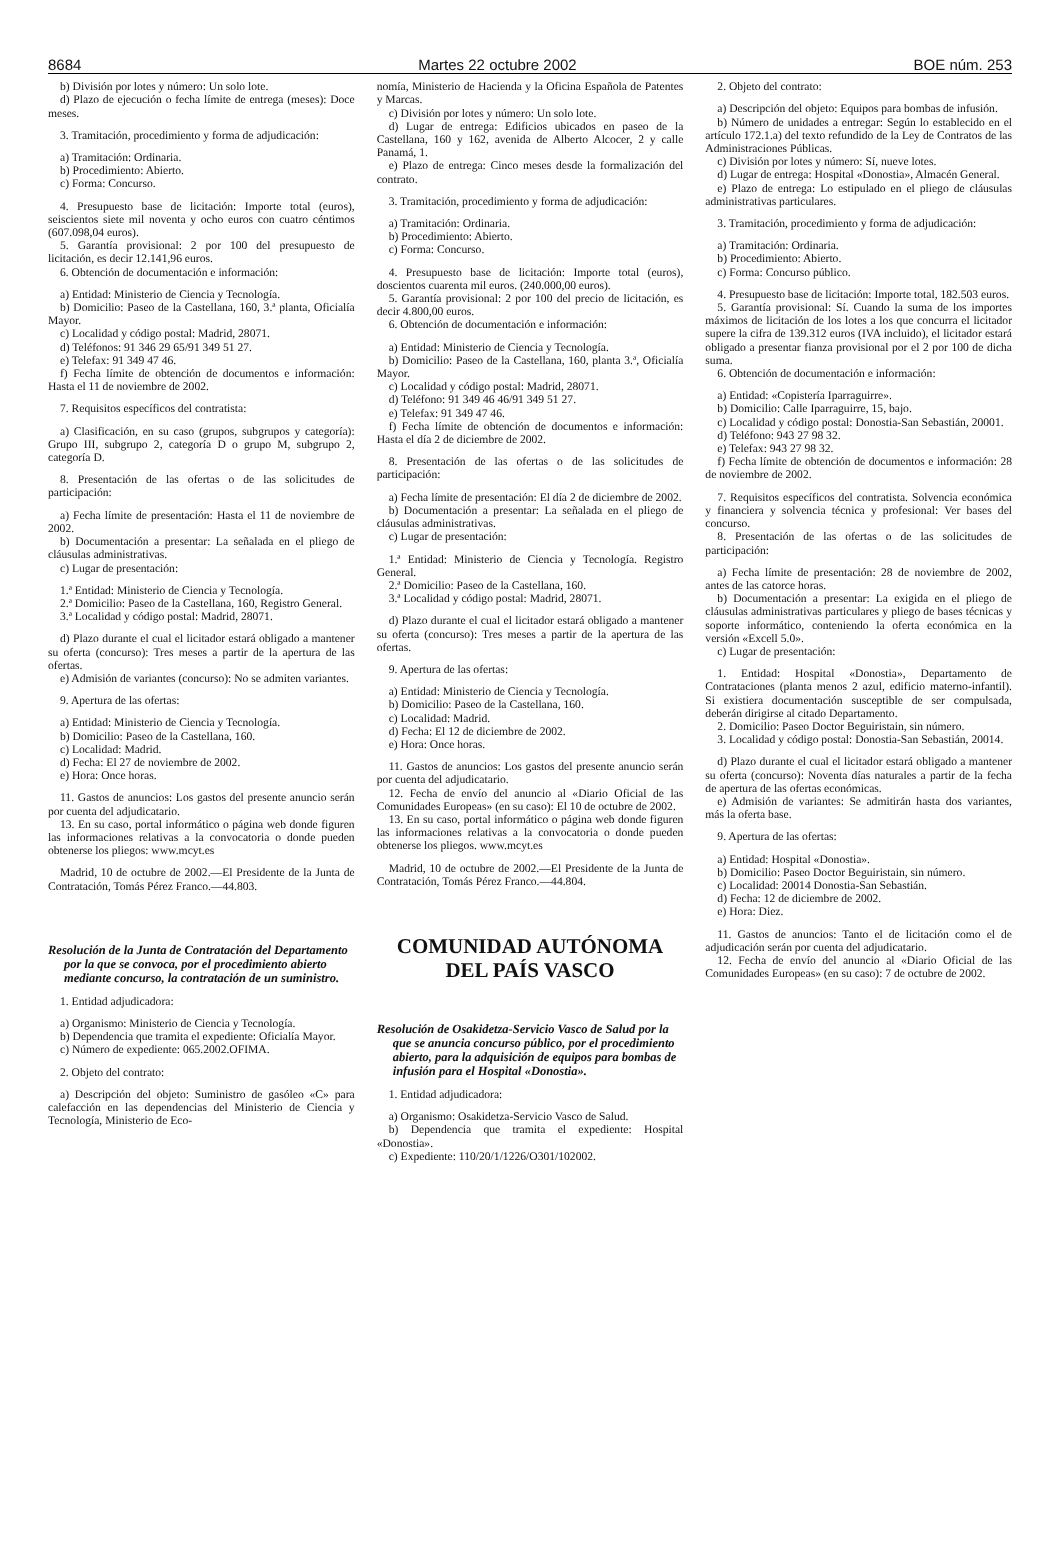8684 Martes 22 octubre 2002 BOE núm. 253
b) División por lotes y número: Un solo lote.
d) Plazo de ejecución o fecha límite de entrega (meses): Doce meses.
3. Tramitación, procedimiento y forma de adjudicación:
a) Tramitación: Ordinaria.
b) Procedimiento: Abierto.
c) Forma: Concurso.
4. Presupuesto base de licitación: Importe total (euros), seiscientos siete mil noventa y ocho euros con cuatro céntimos (607.098,04 euros).
5. Garantía provisional: 2 por 100 del presupuesto de licitación, es decir 12.141,96 euros.
6. Obtención de documentación e información:
a) Entidad: Ministerio de Ciencia y Tecnología.
b) Domicilio: Paseo de la Castellana, 160, 3.ª planta, Oficialía Mayor.
c) Localidad y código postal: Madrid, 28071.
d) Teléfonos: 91 346 29 65/91 349 51 27.
e) Telefax: 91 349 47 46.
f) Fecha límite de obtención de documentos e información: Hasta el 11 de noviembre de 2002.
7. Requisitos específicos del contratista:
a) Clasificación, en su caso (grupos, subgrupos y categoría): Grupo III, subgrupo 2, categoría D o grupo M, subgrupo 2, categoría D.
8. Presentación de las ofertas o de las solicitudes de participación:
a) Fecha límite de presentación: Hasta el 11 de noviembre de 2002.
b) Documentación a presentar: La señalada en el pliego de cláusulas administrativas.
c) Lugar de presentación:
1.ª Entidad: Ministerio de Ciencia y Tecnología.
2.ª Domicilio: Paseo de la Castellana, 160, Registro General.
3.ª Localidad y código postal: Madrid, 28071.
d) Plazo durante el cual el licitador estará obligado a mantener su oferta (concurso): Tres meses a partir de la apertura de las ofertas.
e) Admisión de variantes (concurso): No se admiten variantes.
9. Apertura de las ofertas:
a) Entidad: Ministerio de Ciencia y Tecnología.
b) Domicilio: Paseo de la Castellana, 160.
c) Localidad: Madrid.
d) Fecha: El 27 de noviembre de 2002.
e) Hora: Once horas.
11. Gastos de anuncios: Los gastos del presente anuncio serán por cuenta del adjudicatario.
13. En su caso, portal informático o página web donde figuren las informaciones relativas a la convocatoria o donde pueden obtenerse los pliegos: www.mcyt.es
Madrid, 10 de octubre de 2002.—El Presidente de la Junta de Contratación, Tomás Pérez Franco.—44.803.
Resolución de la Junta de Contratación del Departamento por la que se convoca, por el procedimiento abierto mediante concurso, la contratación de un suministro.
1. Entidad adjudicadora:
a) Organismo: Ministerio de Ciencia y Tecnología.
b) Dependencia que tramita el expediente: Oficialía Mayor.
c) Número de expediente: 065.2002.OFIMA.
2. Objeto del contrato:
a) Descripción del objeto: Suministro de gasóleo «C» para calefacción en las dependencias del Ministerio de Ciencia y Tecnología, Ministerio de Eco-
nomía, Ministerio de Hacienda y la Oficina Española de Patentes y Marcas.
c) División por lotes y número: Un solo lote.
d) Lugar de entrega: Edificios ubicados en paseo de la Castellana, 160 y 162, avenida de Alberto Alcocer, 2 y calle Panamá, 1.
e) Plazo de entrega: Cinco meses desde la formalización del contrato.
3. Tramitación, procedimiento y forma de adjudicación:
a) Tramitación: Ordinaria.
b) Procedimiento: Abierto.
c) Forma: Concurso.
4. Presupuesto base de licitación: Importe total (euros), doscientos cuarenta mil euros. (240.000,00 euros).
5. Garantía provisional: 2 por 100 del precio de licitación, es decir 4.800,00 euros.
6. Obtención de documentación e información:
a) Entidad: Ministerio de Ciencia y Tecnología.
b) Domicilio: Paseo de la Castellana, 160, planta 3.ª, Oficialía Mayor.
c) Localidad y código postal: Madrid, 28071.
d) Teléfono: 91 349 46 46/91 349 51 27.
e) Telefax: 91 349 47 46.
f) Fecha límite de obtención de documentos e información: Hasta el día 2 de diciembre de 2002.
8. Presentación de las ofertas o de las solicitudes de participación:
a) Fecha límite de presentación: El día 2 de diciembre de 2002.
b) Documentación a presentar: La señalada en el pliego de cláusulas administrativas.
c) Lugar de presentación:
1.ª Entidad: Ministerio de Ciencia y Tecnología. Registro General.
2.ª Domicilio: Paseo de la Castellana, 160.
3.ª Localidad y código postal: Madrid, 28071.
d) Plazo durante el cual el licitador estará obligado a mantener su oferta (concurso): Tres meses a partir de la apertura de las ofertas.
9. Apertura de las ofertas:
a) Entidad: Ministerio de Ciencia y Tecnología.
b) Domicilio: Paseo de la Castellana, 160.
c) Localidad: Madrid.
d) Fecha: El 12 de diciembre de 2002.
e) Hora: Once horas.
11. Gastos de anuncios: Los gastos del presente anuncio serán por cuenta del adjudicatario.
12. Fecha de envío del anuncio al «Diario Oficial de las Comunidades Europeas» (en su caso): El 10 de octubre de 2002.
13. En su caso, portal informático o página web donde figuren las informaciones relativas a la convocatoria o donde pueden obtenerse los pliegos. www.mcyt.es
Madrid, 10 de octubre de 2002.—El Presidente de la Junta de Contratación, Tomás Pérez Franco.—44.804.
COMUNIDAD AUTÓNOMA
DEL PAÍS VASCO
Resolución de Osakidetza-Servicio Vasco de Salud por la que se anuncia concurso público, por el procedimiento abierto, para la adquisición de equipos para bombas de infusión para el Hospital «Donostia».
1. Entidad adjudicadora:
a) Organismo: Osakidetza-Servicio Vasco de Salud.
b) Dependencia que tramita el expediente: Hospital «Donostia».
c) Expediente: 110/20/1/1226/O301/102002.
2. Objeto del contrato:
a) Descripción del objeto: Equipos para bombas de infusión.
b) Número de unidades a entregar: Según lo establecido en el artículo 172.1.a) del texto refundido de la Ley de Contratos de las Administraciones Públicas.
c) División por lotes y número: Sí, nueve lotes.
d) Lugar de entrega: Hospital «Donostia», Almacén General.
e) Plazo de entrega: Lo estipulado en el pliego de cláusulas administrativas particulares.
3. Tramitación, procedimiento y forma de adjudicación:
a) Tramitación: Ordinaria.
b) Procedimiento: Abierto.
c) Forma: Concurso público.
4. Presupuesto base de licitación: Importe total, 182.503 euros.
5. Garantía provisional: Sí. Cuando la suma de los importes máximos de licitación de los lotes a los que concurra el licitador supere la cifra de 139.312 euros (IVA incluido), el licitador estará obligado a presentar fianza provisional por el 2 por 100 de dicha suma.
6. Obtención de documentación e información:
a) Entidad: «Copistería Iparraguirre».
b) Domicilio: Calle Iparraguirre, 15, bajo.
c) Localidad y código postal: Donostia-San Sebastián, 20001.
d) Teléfono: 943 27 98 32.
e) Telefax: 943 27 98 32.
f) Fecha límite de obtención de documentos e información: 28 de noviembre de 2002.
7. Requisitos específicos del contratista. Solvencia económica y financiera y solvencia técnica y profesional: Ver bases del concurso.
8. Presentación de las ofertas o de las solicitudes de participación:
a) Fecha límite de presentación: 28 de noviembre de 2002, antes de las catorce horas.
b) Documentación a presentar: La exigida en el pliego de cláusulas administrativas particulares y pliego de bases técnicas y soporte informático, conteniendo la oferta económica en la versión «Excell 5.0».
c) Lugar de presentación:
1. Entidad: Hospital «Donostia», Departamento de Contrataciones (planta menos 2 azul, edificio materno-infantil). Si existiera documentación susceptible de ser compulsada, deberán dirigirse al citado Departamento.
2. Domicilio: Paseo Doctor Beguiristain, sin número.
3. Localidad y código postal: Donostia-San Sebastián, 20014.
d) Plazo durante el cual el licitador estará obligado a mantener su oferta (concurso): Noventa días naturales a partir de la fecha de apertura de las ofertas económicas.
e) Admisión de variantes: Se admitirán hasta dos variantes, más la oferta base.
9. Apertura de las ofertas:
a) Entidad: Hospital «Donostia».
b) Domicilio: Paseo Doctor Beguiristain, sin número.
c) Localidad: 20014 Donostia-San Sebastián.
d) Fecha: 12 de diciembre de 2002.
e) Hora: Diez.
11. Gastos de anuncios: Tanto el de licitación como el de adjudicación serán por cuenta del adjudicatario.
12. Fecha de envío del anuncio al «Diario Oficial de las Comunidades Europeas» (en su caso): 7 de octubre de 2002.